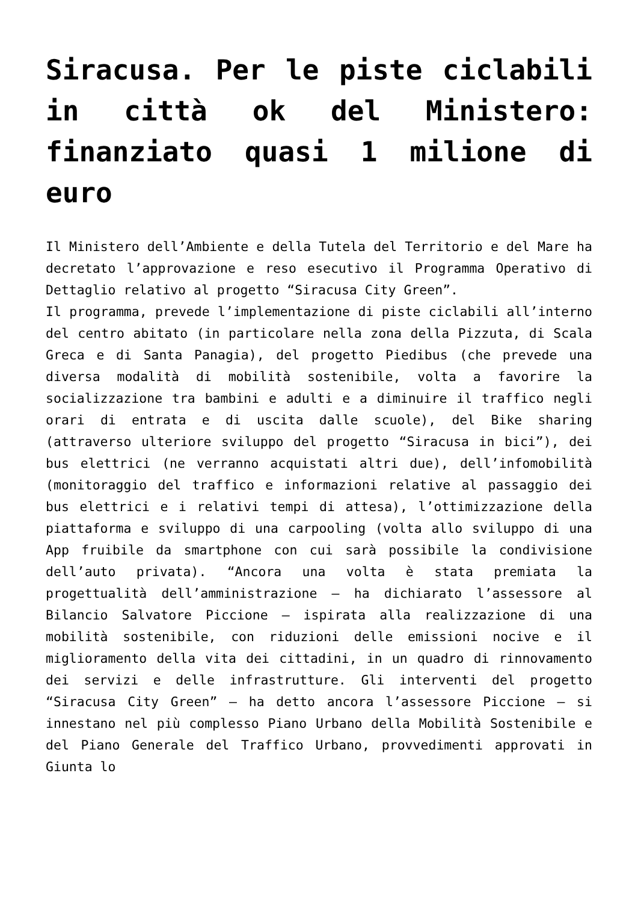Siracusa. Per le piste ciclabili in città ok del Ministero: finanziato quasi 1 milione di euro
Il Ministero dell’Ambiente e della Tutela del Territorio e del Mare ha decretato l’approvazione e reso esecutivo il Programma Operativo di Dettaglio relativo al progetto “Siracusa City Green”.
Il programma, prevede l’implementazione di piste ciclabili all’interno del centro abitato (in particolare nella zona della Pizzuta, di Scala Greca e di Santa Panagia), del progetto Piedibus (che prevede una diversa modalità di mobilità sostenibile, volta a favorire la socializzazione tra bambini e adulti e a diminuire il traffico negli orari di entrata e di uscita dalle scuole), del Bike sharing (attraverso ulteriore sviluppo del progetto “Siracusa in bici”), dei bus elettrici (ne verranno acquistati altri due), dell’infomobilità (monitoraggio del traffico e informazioni relative al passaggio dei bus elettrici e i relativi tempi di attesa), l’ottimizzazione della piattaforma e sviluppo di una carpooling (volta allo sviluppo di una App fruibile da smartphone con cui sarà possibile la condivisione dell’auto privata). “Ancora una volta è stata premiata la progettualità dell’amministrazione – ha dichiarato l’assessore al Bilancio Salvatore Piccione – ispirata alla realizzazione di una mobilità sostenibile, con riduzioni delle emissioni nocive e il miglioramento della vita dei cittadini, in un quadro di rinnovamento dei servizi e delle infrastrutture. Gli interventi del progetto “Siracusa City Green” – ha detto ancora l’assessore Piccione – si innestano nel più complesso Piano Urbano della Mobilità Sostenibile e del Piano Generale del Traffico Urbano, provvedimenti approvati in Giunta lo